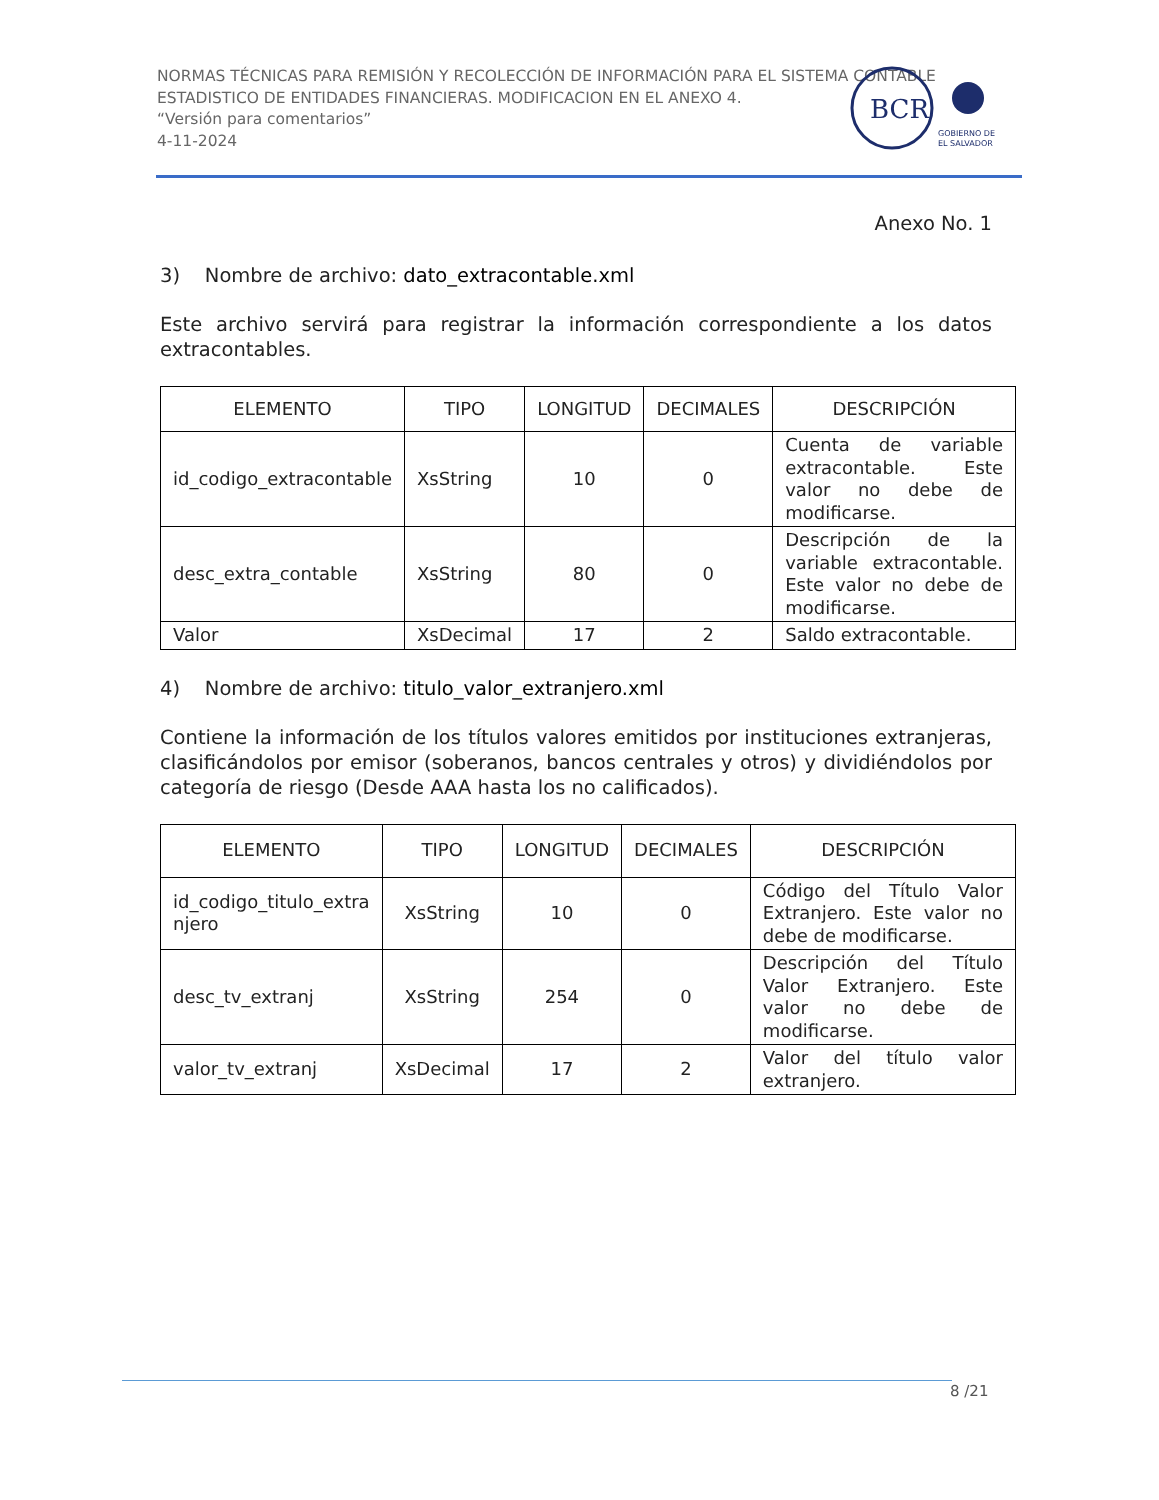NORMAS TÉCNICAS PARA REMISIÓN Y RECOLECCIÓN DE INFORMACIÓN PARA EL SISTEMA CONTABLE ESTADISTICO DE ENTIDADES FINANCIERAS. MODIFICACION EN EL ANEXO 4.
“Versión para comentarios”
4-11-2024
BCR
GOBIERNO DE
EL SALVADOR
Anexo No. 1
3) Nombre de archivo: dato_extracontable.xml
Este archivo servirá para registrar la información correspondiente a los datos extracontables.
| ELEMENTO | TIPO | LONGITUD | DECIMALES | DESCRIPCIÓN |
| --- | --- | --- | --- | --- |
| id_codigo_extracontable | XsString | 10 | 0 | Cuenta de variable extracontable. Este valor no debe de modificarse. |
| desc_extra_contable | XsString | 80 | 0 | Descripción de la variable extracontable. Este valor no debe de modificarse. |
| Valor | XsDecimal | 17 | 2 | Saldo extracontable. |
4) Nombre de archivo: titulo_valor_extranjero.xml
Contiene la información de los títulos valores emitidos por instituciones extranjeras, clasificándolos por emisor (soberanos, bancos centrales y otros) y dividiéndolos por categoría de riesgo (Desde AAA hasta los no calificados).
| ELEMENTO | TIPO | LONGITUD | DECIMALES | DESCRIPCIÓN |
| --- | --- | --- | --- | --- |
| id_codigo_titulo_extra njero | XsString | 10 | 0 | Código del Título Valor Extranjero. Este valor no debe de modificarse. |
| desc_tv_extranj | XsString | 254 | 0 | Descripción del Título Valor Extranjero. Este valor no debe de modificarse. |
| valor_tv_extranj | XsDecimal | 17 | 2 | Valor del título valor extranjero. |
8 /21